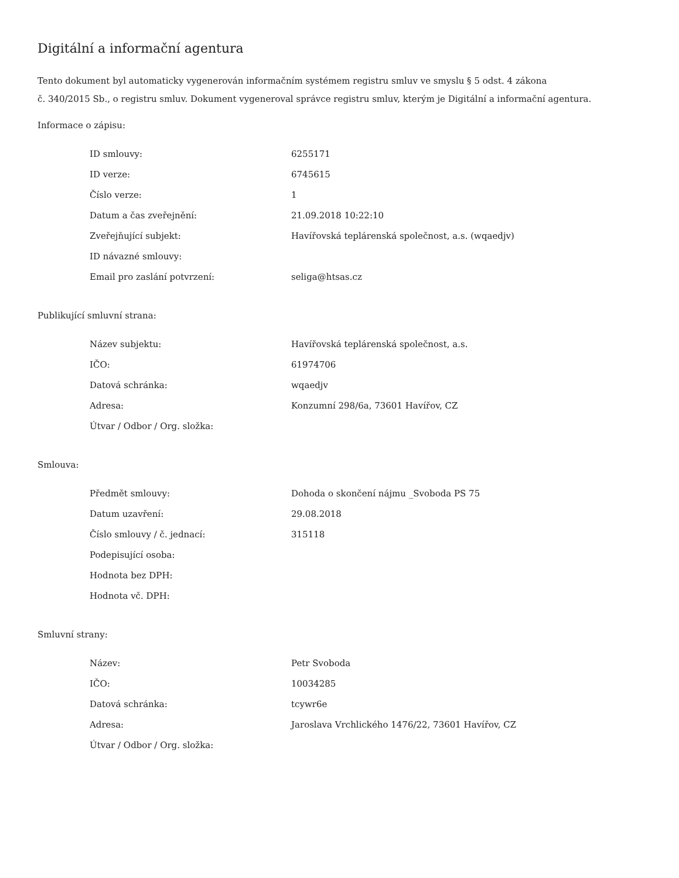Digitální a informační agentura
Tento dokument byl automaticky vygenerován informačním systémem registru smluv ve smyslu § 5 odst. 4 zákona
č. 340/2015 Sb., o registru smluv. Dokument vygeneroval správce registru smluv, kterým je Digitální a informační agentura.
Informace o zápisu:
| ID smlouvy: | 6255171 |
| ID verze: | 6745615 |
| Číslo verze: | 1 |
| Datum a čas zveřejnění: | 21.09.2018 10:22:10 |
| Zveřejňující subjekt: | Havířovská teplárenská společnost, a.s. (wqaedjv) |
| ID návazné smlouvy: | |
| Email pro zaslání potvrzení: | seliga@htsas.cz |
Publikující smluvní strana:
| Název subjektu: | Havířovská teplárenská společnost, a.s. |
| IČO: | 61974706 |
| Datová schránka: | wqaedjv |
| Adresa: | Konzumní 298/6a, 73601 Havířov, CZ |
| Útvar / Odbor / Org. složka: | |
Smlouva:
| Předmět smlouvy: | Dohoda o skončení nájmu _Svoboda PS 75 |
| Datum uzavření: | 29.08.2018 |
| Číslo smlouvy / č. jednací: | 315118 |
| Podepisující osoba: | |
| Hodnota bez DPH: | |
| Hodnota vč. DPH: | |
Smluvní strany:
| Název: | Petr Svoboda |
| IČO: | 10034285 |
| Datová schránka: | tcywr6e |
| Adresa: | Jaroslava Vrchlického 1476/22, 73601 Havířov, CZ |
| Útvar / Odbor / Org. složka: | |